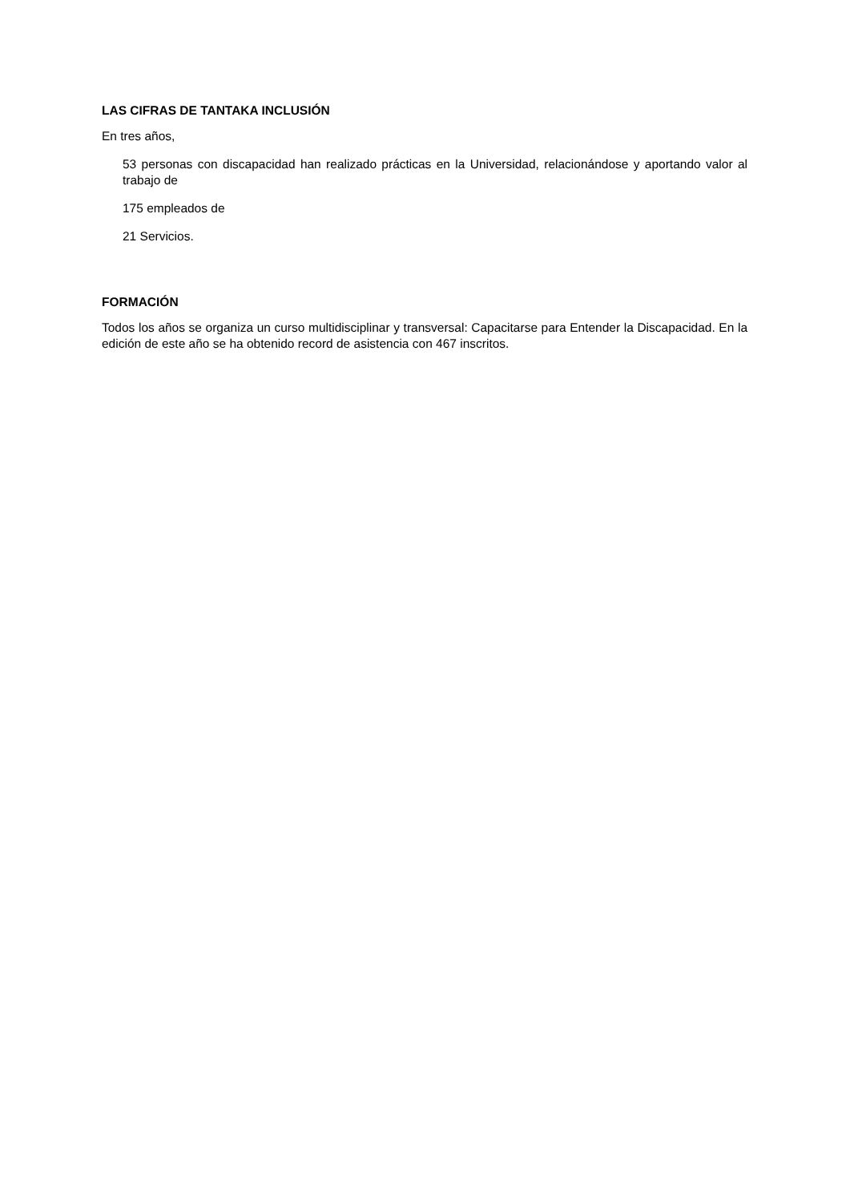LAS CIFRAS DE TANTAKA INCLUSIÓN
En tres años,
53 personas con discapacidad han realizado prácticas en la Universidad, relacionándose y aportando valor al trabajo de
175 empleados de
21 Servicios.
FORMACIÓN
Todos los años se organiza un curso multidisciplinar y transversal: Capacitarse para Entender la Discapacidad. En la edición de este año se ha obtenido record de asistencia con 467 inscritos.